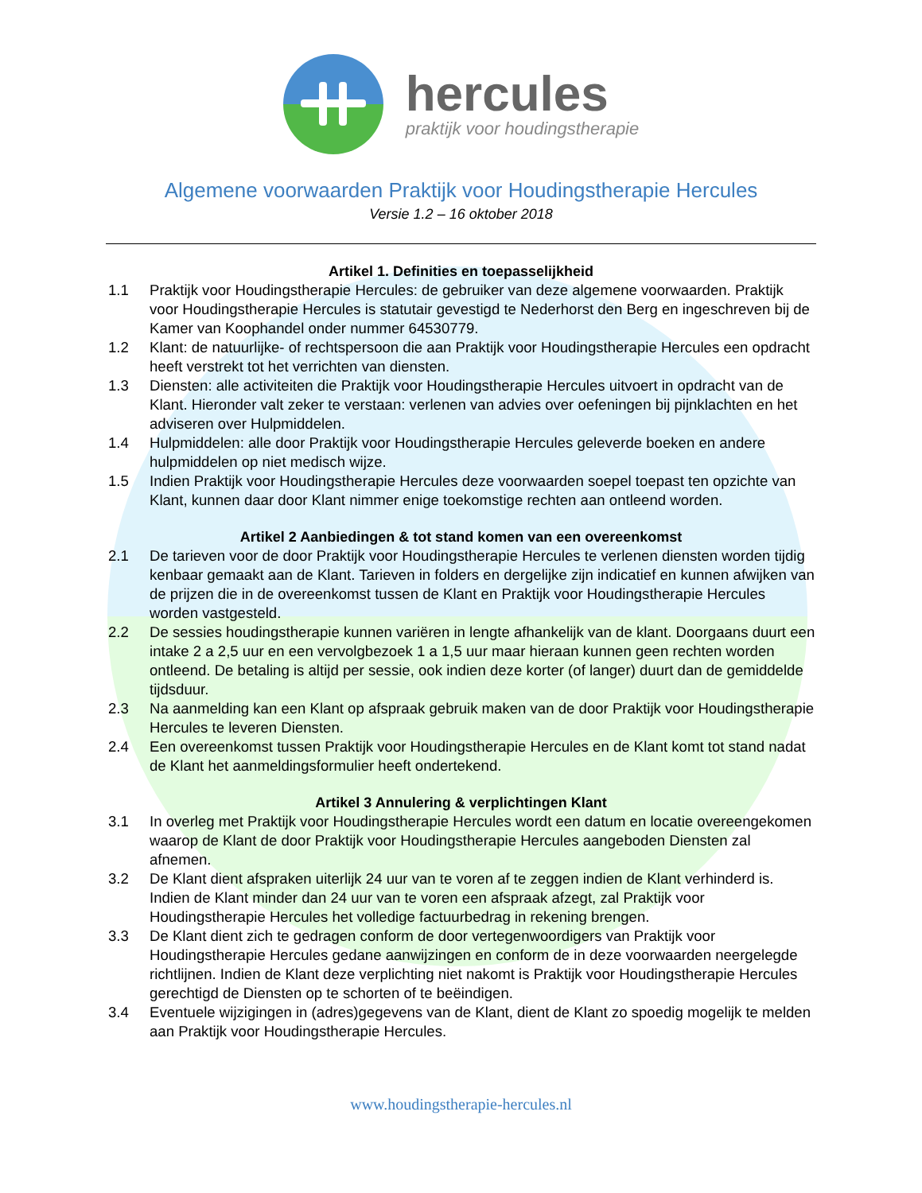hercules
praktijk voor houdingstherapie
Algemene voorwaarden Praktijk voor Houdingstherapie Hercules
Versie 1.2 – 16 oktober 2018
Artikel 1. Definities en toepasselijkheid
1.1 Praktijk voor Houdingstherapie Hercules: de gebruiker van deze algemene voorwaarden. Praktijk voor Houdingstherapie Hercules is statutair gevestigd te Nederhorst den Berg en ingeschreven bij de Kamer van Koophandel onder nummer 64530779.
1.2 Klant: de natuurlijke- of rechtspersoon die aan Praktijk voor Houdingstherapie Hercules een opdracht heeft verstrekt tot het verrichten van diensten.
1.3 Diensten: alle activiteiten die Praktijk voor Houdingstherapie Hercules uitvoert in opdracht van de Klant. Hieronder valt zeker te verstaan: verlenen van advies over oefeningen bij pijnklachten en het adviseren over Hulpmiddelen.
1.4 Hulpmiddelen: alle door Praktijk voor Houdingstherapie Hercules geleverde boeken en andere hulpmiddelen op niet medisch wijze.
1.5 Indien Praktijk voor Houdingstherapie Hercules deze voorwaarden soepel toepast ten opzichte van Klant, kunnen daar door Klant nimmer enige toekomstige rechten aan ontleend worden.
Artikel 2 Aanbiedingen & tot stand komen van een overeenkomst
2.1 De tarieven voor de door Praktijk voor Houdingstherapie Hercules te verlenen diensten worden tijdig kenbaar gemaakt aan de Klant. Tarieven in folders en dergelijke zijn indicatief en kunnen afwijken van de prijzen die in de overeenkomst tussen de Klant en Praktijk voor Houdingstherapie Hercules worden vastgesteld.
2.2 De sessies houdingstherapie kunnen variëren in lengte afhankelijk van de klant. Doorgaans duurt een intake 2 a 2,5 uur en een vervolgbezoek 1 a 1,5 uur maar hieraan kunnen geen rechten worden ontleend. De betaling is altijd per sessie, ook indien deze korter (of langer) duurt dan de gemiddelde tijdsduur.
2.3 Na aanmelding kan een Klant op afspraak gebruik maken van de door Praktijk voor Houdingstherapie Hercules te leveren Diensten.
2.4 Een overeenkomst tussen Praktijk voor Houdingstherapie Hercules en de Klant komt tot stand nadat de Klant het aanmeldingsformulier heeft ondertekend.
Artikel 3 Annulering & verplichtingen Klant
3.1 In overleg met Praktijk voor Houdingstherapie Hercules wordt een datum en locatie overeengekomen waarop de Klant de door Praktijk voor Houdingstherapie Hercules aangeboden Diensten zal afnemen.
3.2 De Klant dient afspraken uiterlijk 24 uur van te voren af te zeggen indien de Klant verhinderd is. Indien de Klant minder dan 24 uur van te voren een afspraak afzegt, zal Praktijk voor Houdingstherapie Hercules het volledige factuurbedrag in rekening brengen.
3.3 De Klant dient zich te gedragen conform de door vertegenwoordigers van Praktijk voor Houdingstherapie Hercules gedane aanwijzingen en conform de in deze voorwaarden neergelegde richtlijnen. Indien de Klant deze verplichting niet nakomt is Praktijk voor Houdingstherapie Hercules gerechtigd de Diensten op te schorten of te beëindigen.
3.4 Eventuele wijzigingen in (adres)gegevens van de Klant, dient de Klant zo spoedig mogelijk te melden aan Praktijk voor Houdingstherapie Hercules.
www.houdingstherapie-hercules.nl